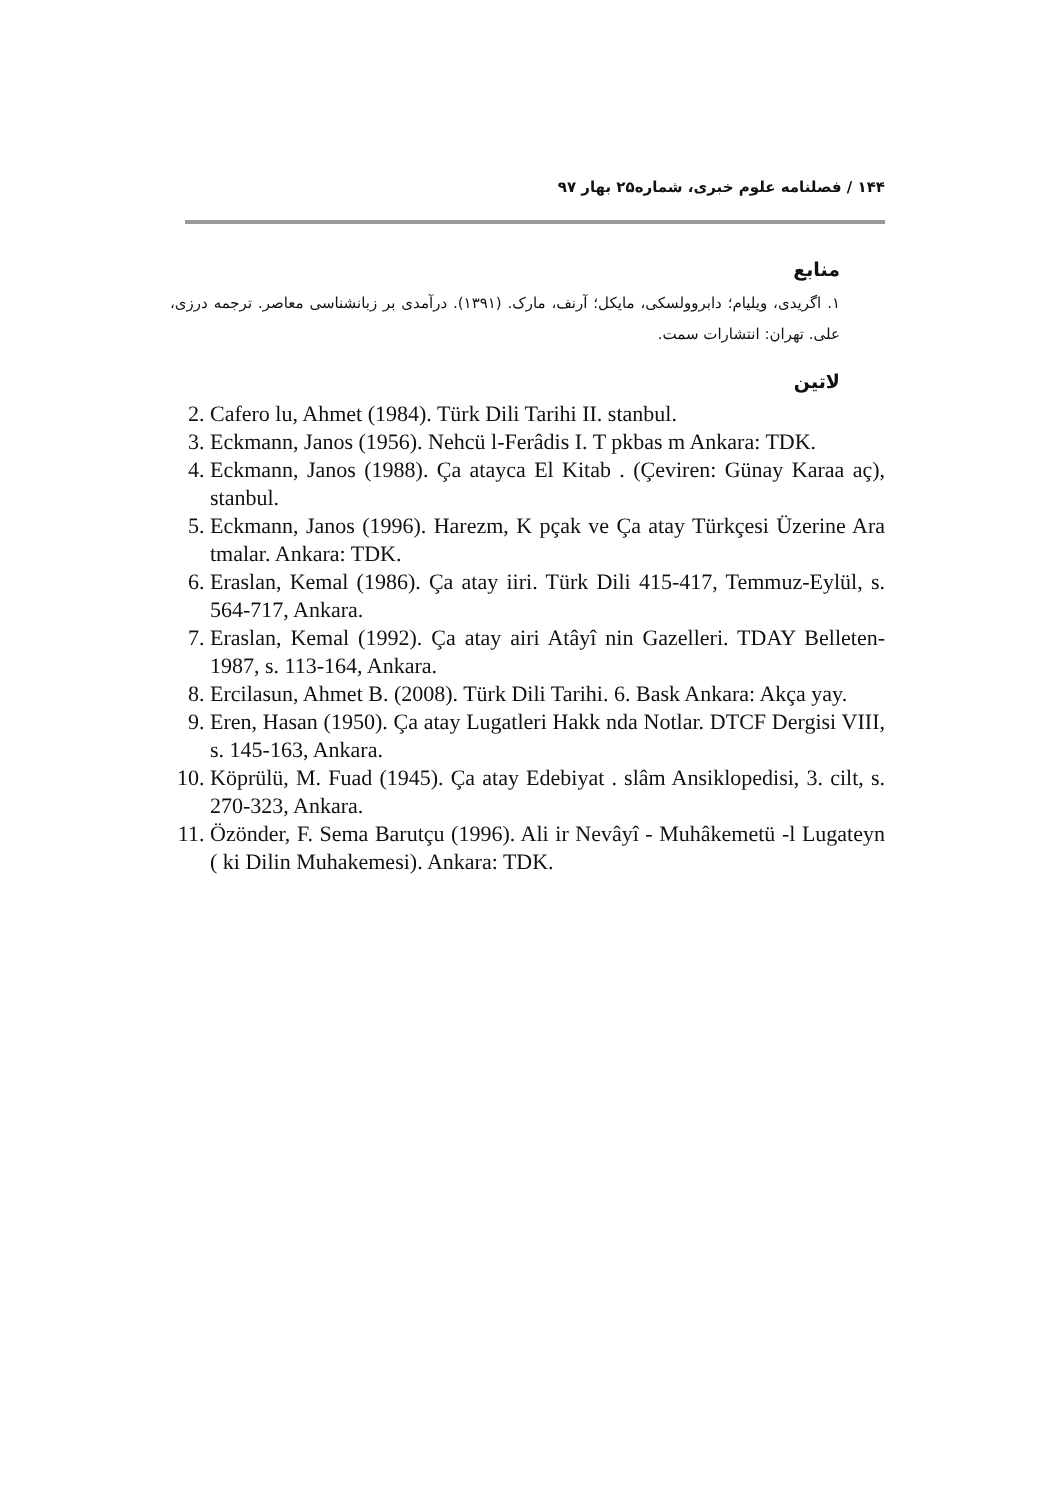۱۴۴ / فصلنامه علوم خبری، شماره۲۵ بهار ۹۷
منابع
۱. اگریدی، ویلیام؛ دابروولسکی، مایکل؛ آرنف، مارک. (۱۳۹۱). درآمدی بر زبانشناسی معاصر. ترجمه درزی، علی. تهران: انتشارات سمت.
لاتین
2. Cafero lu, Ahmet (1984). Türk Dili Tarihi II. stanbul.
3. Eckmann, Janos (1956). Nehcü l-Ferâdis I. T pkbas m Ankara: TDK.
4. Eckmann, Janos (1988). Ça atayca El Kitab . (Çeviren: Günay Karaa aç), stanbul.
5. Eckmann, Janos (1996). Harezm, K pçak ve Ça atay Türkçesi Üzerine Ara tmalar. Ankara: TDK.
6. Eraslan, Kemal (1986). Ça atay iiri. Türk Dili 415-417, Temmuz-Eylül, s. 564-717, Ankara.
7. Eraslan, Kemal (1992). Ça atay airi Atâyî nin Gazelleri. TDAY Belleten-1987, s. 113-164, Ankara.
8. Ercilasun, Ahmet B. (2008). Türk Dili Tarihi. 6. Bask Ankara: Akça yay.
9. Eren, Hasan (1950). Ça atay Lugatleri Hakk nda Notlar. DTCF Dergisi VIII, s. 145-163, Ankara.
10. Köprülü, M. Fuad (1945). Ça atay Edebiyat . slâm Ansiklopedisi, 3. cilt, s. 270-323, Ankara.
11. Özönder, F. Sema Barutçu (1996). Ali ir Nevâyî - Muhâkemetü -l Lugateyn ( ki Dilin Muhakemesi). Ankara: TDK.